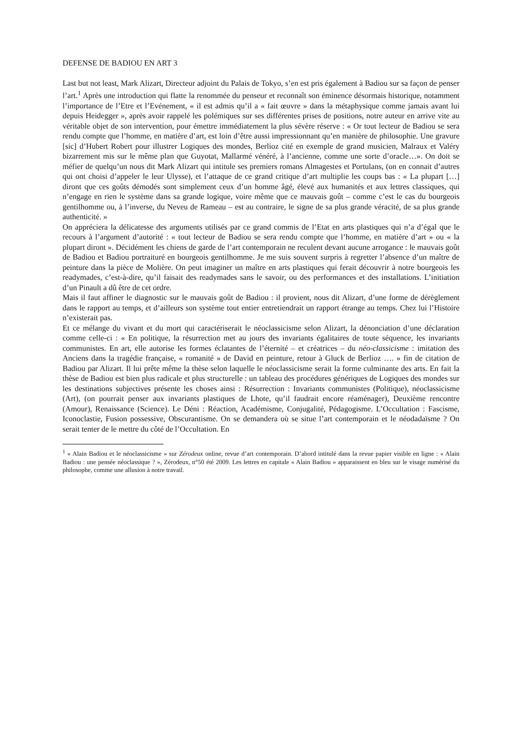DEFENSE DE BADIOU EN ART 3
Last but not least, Mark Alizart, Directeur adjoint du Palais de Tokyo, s’en est pris également à Badiou sur sa façon de penser l’art.<sup>1</sup> Après une introduction qui flatte la renommée du penseur et reconnaît son éminence désormais historique, notamment l’importance de l’Etre et l’Evénement, « il est admis qu’il a « fait œuvre » dans la métaphysique comme jamais avant lui depuis Heidegger », après avoir rappelé les polémiques sur ses différentes prises de positions, notre auteur en arrive vite au véritable objet de son intervention, pour émettre immédiatement la plus sévère réserve : « Or tout lecteur de Badiou se sera rendu compte que l’homme, en matière d’art, est loin d’être aussi impressionnant qu’en manière de philosophie. Une gravure [sic] d’Hubert Robert pour illustrer Logiques des mondes, Berlioz cité en exemple de grand musicien, Malraux et Valéry bizarrement mis sur le même plan que Guyotat, Mallarmé vénéré, à l’ancienne, comme une sorte d’oracle…». On doit se méfier de quelqu’un nous dit Mark Alizart qui intitule ses premiers romans Almagestes et Portulans, (on en connait d’autres qui ont choisi d’appeler le leur Ulysse), et l’attaque de ce grand critique d’art multiplie les coups bas : « La plupart […] diront que ces goûts démodés sont simplement ceux d’un homme âgé, élevé aux humanités et aux lettres classiques, qui n’engage en rien le système dans sa grande logique, voire même que ce mauvais goût – comme c’est le cas du bourgeois gentilhomme ou, à l’inverse, du Neveu de Rameau – est au contraire, le signe de sa plus grande véracité, de sa plus grande authenticité. »
On appréciera la délicatesse des arguments utilisés par ce grand commis de l’Etat en arts plastiques qui n’a d’égal que le recours à l’argument d’autorité : « tout lecteur de Badiou se sera rendu compte que l’homme, en matière d’art » ou « la plupart diront ». Décidément les chiens de garde de l’art contemporain ne reculent devant aucune arrogance : le mauvais goût de Badiou et Badiou portraituré en bourgeois gentilhomme. Je me suis souvent surpris à regretter l’absence d’un maître de peinture dans la pièce de Molière. On peut imaginer un maître en arts plastiques qui ferait découvrir à notre bourgeois les readymades, c’est-à-dire, qu’il faisait des readymades sans le savoir, ou des performances et des installations. L’initiation d’un Pinault a dû être de cet ordre.
Mais il faut affiner le diagnostic sur le mauvais goût de Badiou : il provient, nous dit Alizart, d’une forme de dérèglement dans le rapport au temps, et d’ailleurs son système tout entier entretiendrait un rapport étrange au temps. Chez lui l’Histoire n’existerait pas.
Et ce mélange du vivant et du mort qui caractériserait le néoclassicisme selon Alizart, la dénonciation d’une déclaration comme celle-ci : « En politique, la résurrection met au jours des invariants égalitaires de toute séquence, les invariants communistes. En art, elle autorise les formes éclatantes de l’éternité – et créatrices – du néo-classicisme : imitation des Anciens dans la tragédie française, « romanité » de David en peinture, retour à Gluck de Berlioz …. » fin de citation de Badiou par Alizart. Il lui prête même la thèse selon laquelle le néoclassicisme serait la forme culminante des arts. En fait la thèse de Badiou est bien plus radicale et plus structurelle : un tableau des procédures génériques de Logiques des mondes sur les destinations subjectives présente les choses ainsi : Résurrection : Invariants communistes (Politique), néoclassicisme (Art), (on pourrait penser aux invariants plastiques de Lhote, qu’il faudrait encore réaménager), Deuxième rencontre (Amour), Renaissance (Science). Le Déni : Réaction, Académisme, Conjugalité, Pédagogisme. L’Occultation : Fascisme, Iconoclastie, Fusion possessive, Obscurantisme. On se demandera où se situe l’art contemporain et le néodadaïsme ? On serait tenter de le mettre du côté de l’Occultation. En
<sup>1</sup> « Alain Badiou et le néoclassicisme » sur Zérodeux online, revue d’art contemporain. D’abord intitulé dans la revue papier visible en ligne : « Alain Badiou : une pensée néoclassique ? », Zérodeux, n°50 été 2009. Les lettres en capitale « Alain Badiou » apparaissent en bleu sur le visage numérisé du philosophe, comme une allusion à notre travail.